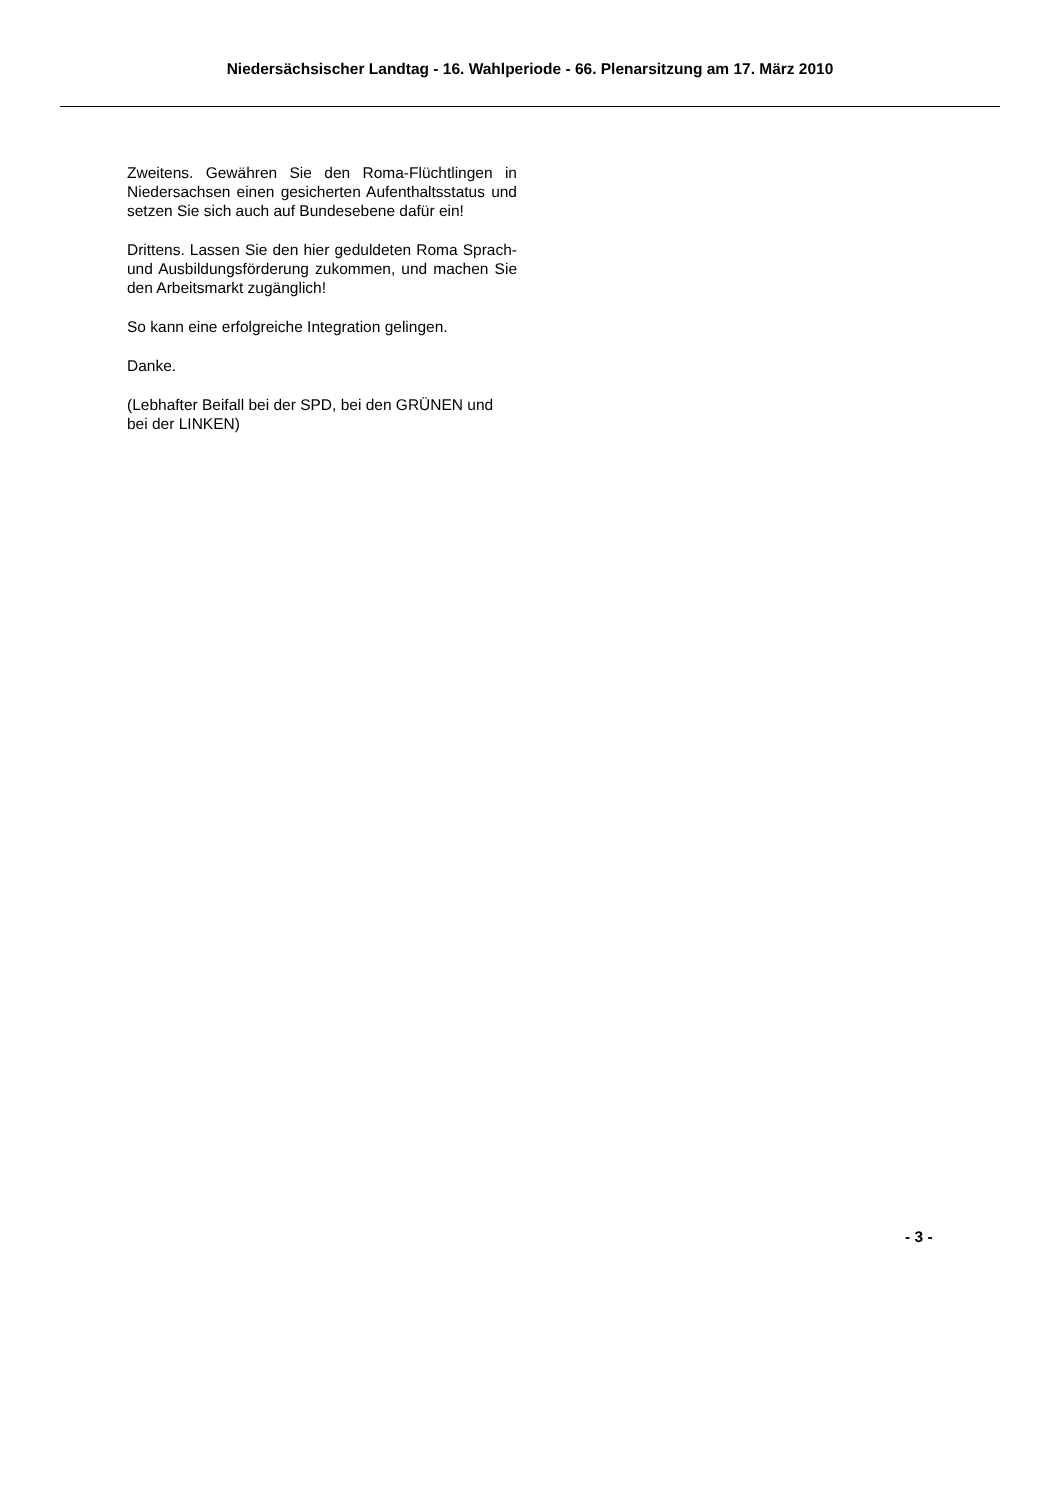Niedersächsischer Landtag - 16. Wahlperiode - 66. Plenarsitzung am 17. März 2010
Zweitens. Gewähren Sie den Roma-Flüchtlingen in Niedersachsen einen gesicherten Aufenthalts­status und setzen Sie sich auch auf Bundesebe­ne dafür ein!
Drittens. Lassen Sie den hier geduldeten Roma Sprach- und Ausbildungsförderung zukommen, und machen Sie den Arbeitsmarkt zugänglich!
So kann eine erfolgreiche Integration gelingen.
Danke.
(Lebhafter Beifall bei der SPD, bei den GRÜNEN und bei der LINKEN)
- 3 -